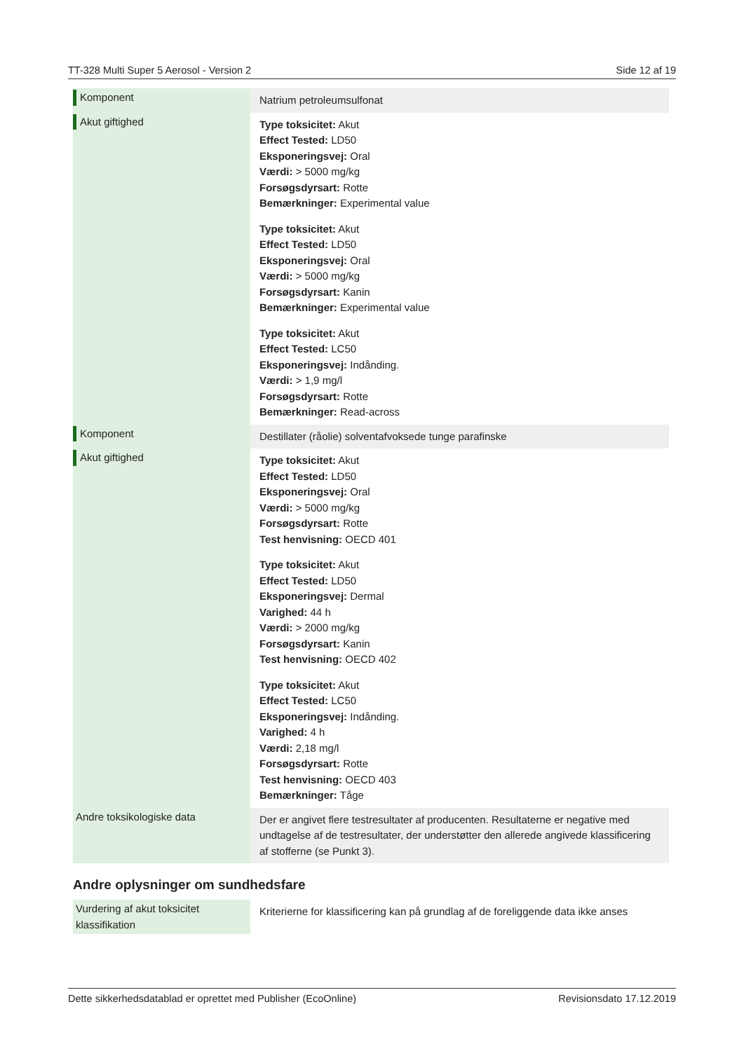TT-328 Multi Super 5 Aerosol - Version 2 Side 12 af 19
| Komponent | Natrium petroleumsulfonat |
| Akut giftighed | Type toksicitet: Akut Effect Tested: LD50 Eksponeringsvej: Oral Værdi: > 5000 mg/kg Forsøgsdyrsart: Rotte Bemærkninger: Experimental value Type toksicitet: Akut Effect Tested: LD50 Eksponeringsvej: Oral Værdi: > 5000 mg/kg Forsøgsdyrsart: Kanin Bemærkninger: Experimental value Type toksicitet: Akut Effect Tested: LC50 Eksponeringsvej: Indånding. Værdi: > 1,9 mg/l Forsøgsdyrsart: Rotte Bemærkninger: Read-across |
| Komponent | Destillater (råolie) solventafvoksede tunge parafinske |
| Akut giftighed | Type toksicitet: Akut Effect Tested: LD50 Eksponeringsvej: Oral Værdi: > 5000 mg/kg Forsøgsdyrsart: Rotte Test henvisning: OECD 401 Type toksicitet: Akut Effect Tested: LD50 Eksponeringsvej: Dermal Varighed: 44 h Værdi: > 2000 mg/kg Forsøgsdyrsart: Kanin Test henvisning: OECD 402 Type toksicitet: Akut Effect Tested: LC50 Eksponeringsvej: Indånding. Varighed: 4 h Værdi: 2,18 mg/l Forsøgsdyrsart: Rotte Test henvisning: OECD 403 Bemærkninger: Tåge |
| Andre toksikologiske data | Der er angivet flere testresultater af producenten. Resultaterne er negative med undtagelse af de testresultater, der understøtter den allerede angivede klassificering af stofferne (se Punkt 3). |
Andre oplysninger om sundhedsfare
| Vurdering af akut toksicitet klassifikation | Kriterierne for klassificering kan på grundlag af de foreliggende data ikke anses |
Dette sikkerhedsdatablad er oprettet med Publisher (EcoOnline) Revisionsdato 17.12.2019